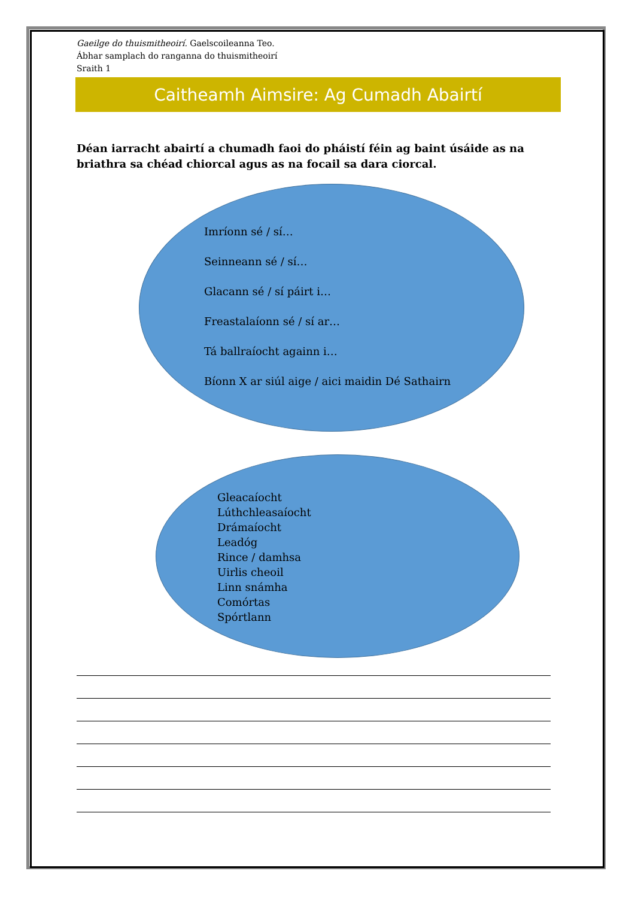Gaeilge do thuismitheoirí. Gaelscoileanna Teo.
Ábhar samplach do ranganna do thuismitheoirí
Sraith 1
Caitheamh Aimsire: Ag Cumadh Abairtí
Déan iarracht abairtí a chumadh faoi do pháistí féin ag baint úsáide as na briathra sa chéad chiorcal agus as na focail sa dara ciorcal.
Imríonn sé / sí…
Seinneann sé / sí…
Glacann sé / sí páirt i…
Freastalaíonn sé / sí ar…
Tá ballraíocht againn i…
Bíonn X ar siúl aige / aici maidin Dé Sathairn
Gleacaíocht
Lúthchleasaíocht
Drámaíocht
Leadóg
Rince / damhsa
Uirlis cheoil
Linn snámha
Comórtas
Spórtlann